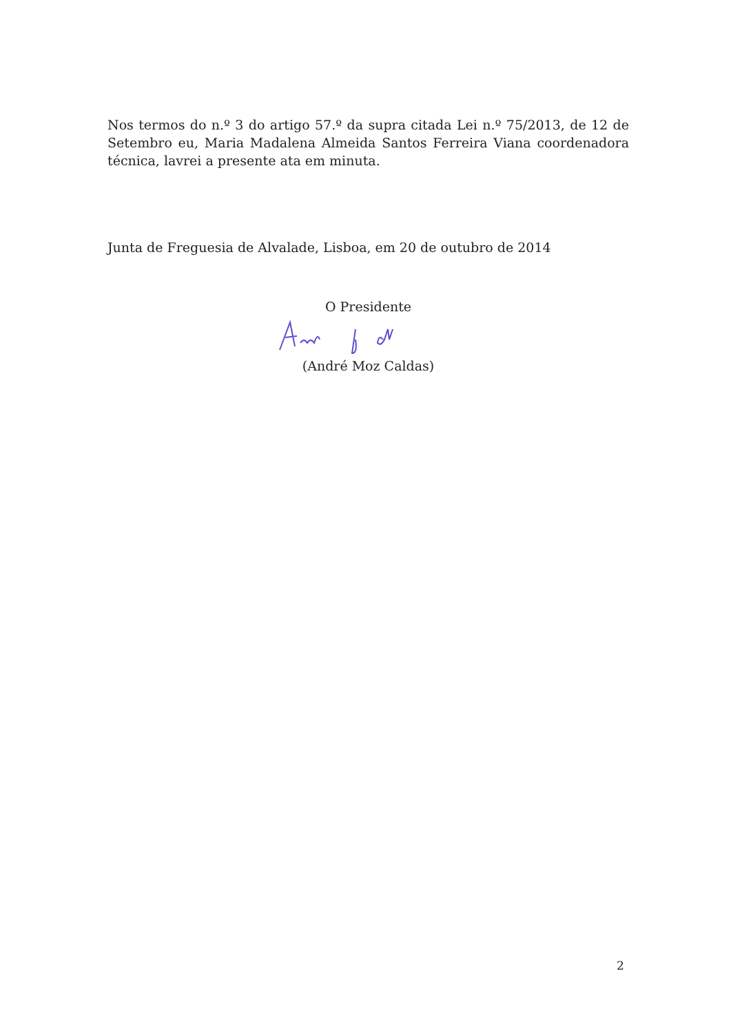Nos termos do n.º 3 do artigo 57.º da supra citada Lei n.º 75/2013, de 12 de Setembro eu, Maria Madalena Almeida Santos Ferreira Viana coordenadora técnica, lavrei a presente ata em minuta.
Junta de Freguesia de Alvalade, Lisboa, em 20 de outubro de 2014
O Presidente
(André Moz Caldas)
2